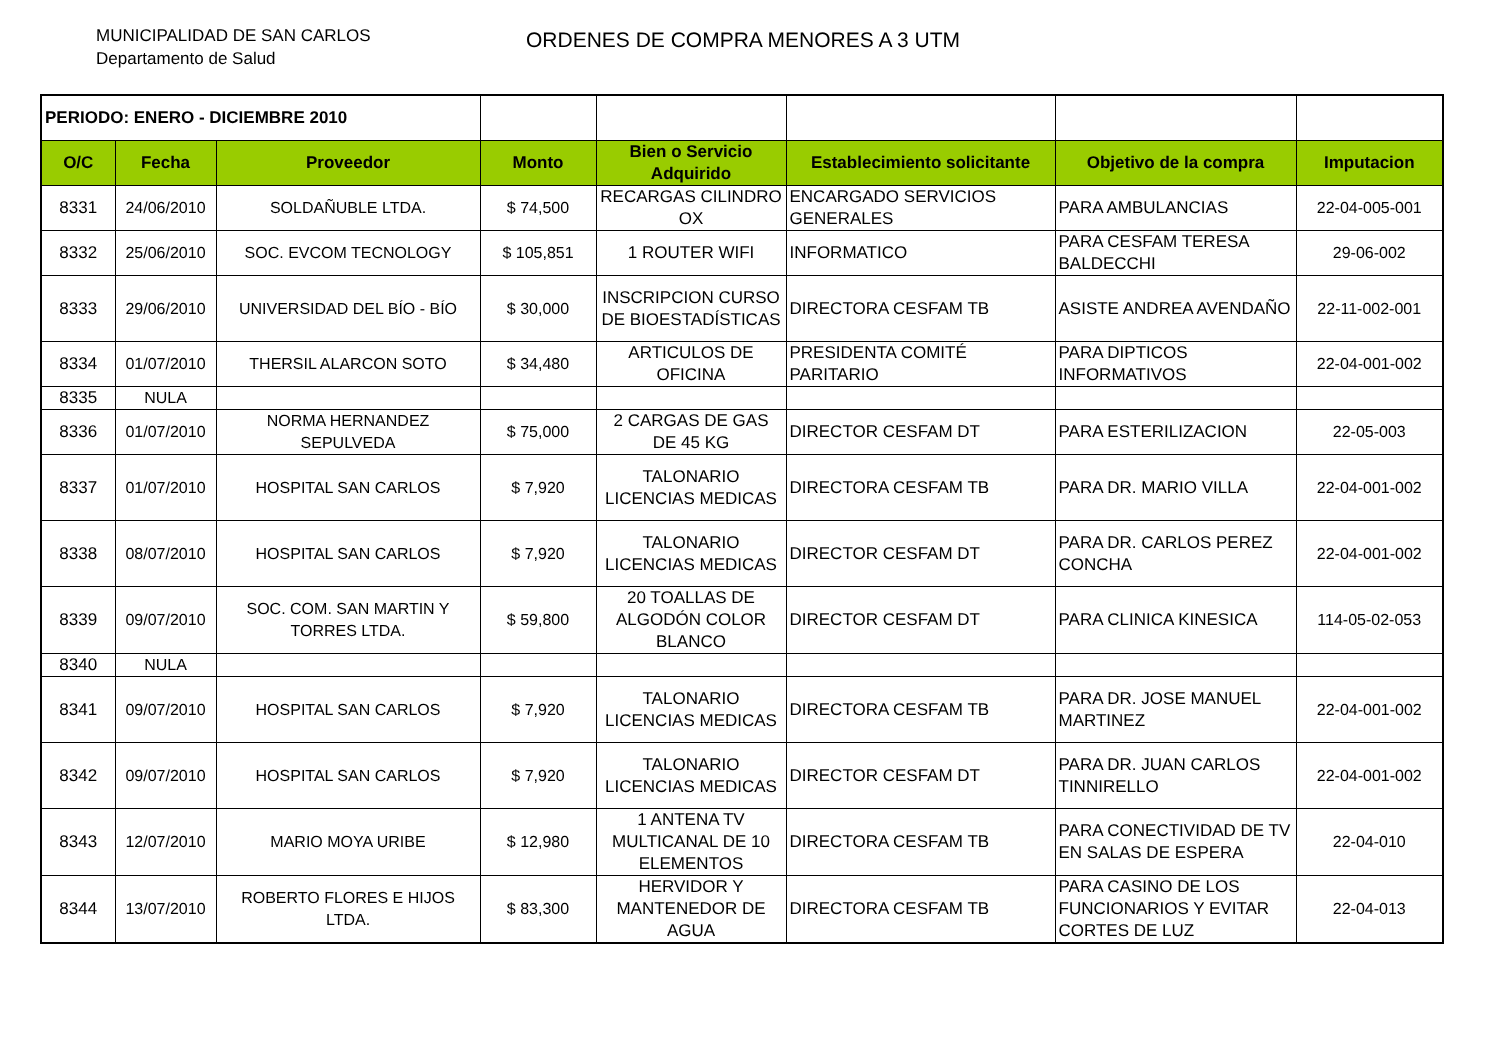MUNICIPALIDAD DE SAN CARLOS
Departamento de Salud
ORDENES DE COMPRA MENORES A 3 UTM
| PERIODO: ENERO - DICIEMBRE 2010 | | | | | | | |
| O/C | Fecha | Proveedor | Monto | Bien o Servicio Adquirido | Establecimiento solicitante | Objetivo de la compra | Imputacion |
| 8331 | 24/06/2010 | SOLDAÑUBLE LTDA. | $ 74,500 | RECARGAS CILINDRO OX | ENCARGADO SERVICIOS GENERALES | PARA AMBULANCIAS | 22-04-005-001 |
| 8332 | 25/06/2010 | SOC. EVCOM TECNOLOGY | $ 105,851 | 1 ROUTER WIFI | INFORMATICO | PARA CESFAM TERESA BALDECCHI | 29-06-002 |
| 8333 | 29/06/2010 | UNIVERSIDAD DEL BÍO - BÍO | $ 30,000 | INSCRIPCION CURSO DE BIOESTADÍSTICAS | DIRECTORA CESFAM TB | ASISTE ANDREA AVENDAÑO | 22-11-002-001 |
| 8334 | 01/07/2010 | THERSIL ALARCON SOTO | $ 34,480 | ARTICULOS DE OFICINA | PRESIDENTA COMITÉ PARITARIO | PARA DIPTICOS INFORMATIVOS | 22-04-001-002 |
| 8335 | NULA | | | | | | |
| 8336 | 01/07/2010 | NORMA HERNANDEZ SEPULVEDA | $ 75,000 | 2 CARGAS DE GAS DE 45 KG | DIRECTOR CESFAM DT | PARA ESTERILIZACION | 22-05-003 |
| 8337 | 01/07/2010 | HOSPITAL SAN CARLOS | $ 7,920 | TALONARIO LICENCIAS MEDICAS | DIRECTORA CESFAM TB | PARA DR. MARIO VILLA | 22-04-001-002 |
| 8338 | 08/07/2010 | HOSPITAL SAN CARLOS | $ 7,920 | TALONARIO LICENCIAS MEDICAS | DIRECTOR CESFAM DT | PARA DR. CARLOS PEREZ CONCHA | 22-04-001-002 |
| 8339 | 09/07/2010 | SOC. COM. SAN MARTIN Y TORRES LTDA. | $ 59,800 | 20 TOALLAS DE ALGODÓN COLOR BLANCO | DIRECTOR CESFAM DT | PARA CLINICA KINESICA | 114-05-02-053 |
| 8340 | NULA | | | | | | |
| 8341 | 09/07/2010 | HOSPITAL SAN CARLOS | $ 7,920 | TALONARIO LICENCIAS MEDICAS | DIRECTORA CESFAM TB | PARA DR. JOSE MANUEL MARTINEZ | 22-04-001-002 |
| 8342 | 09/07/2010 | HOSPITAL SAN CARLOS | $ 7,920 | TALONARIO LICENCIAS MEDICAS | DIRECTOR CESFAM DT | PARA DR. JUAN CARLOS TINNIRELLO | 22-04-001-002 |
| 8343 | 12/07/2010 | MARIO MOYA URIBE | $ 12,980 | 1 ANTENA TV MULTICANAL DE 10 ELEMENTOS | DIRECTORA CESFAM TB | PARA CONECTIVIDAD DE TV EN SALAS DE ESPERA | 22-04-010 |
| 8344 | 13/07/2010 | ROBERTO FLORES E HIJOS LTDA. | $ 83,300 | HERVIDOR Y MANTENEDOR DE AGUA | DIRECTORA CESFAM TB | PARA CASINO DE LOS FUNCIONARIOS Y EVITAR CORTES DE LUZ | 22-04-013 |